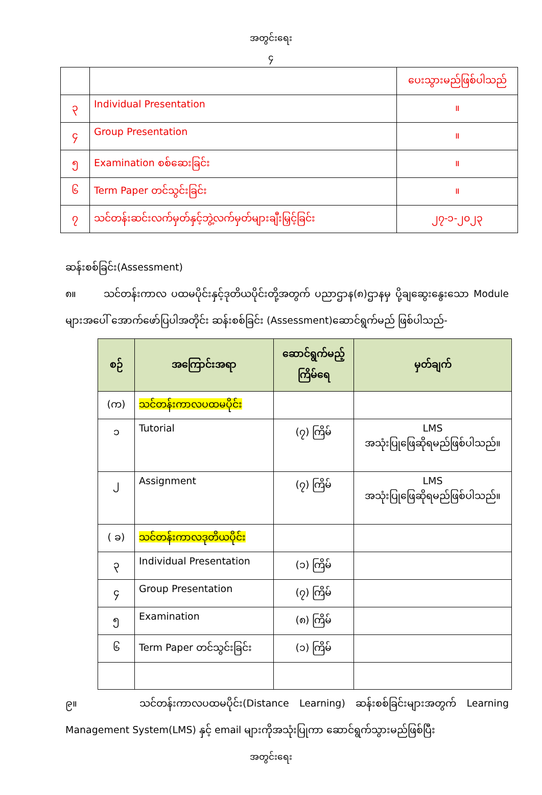အတွင်းရေး
၄
| | | ပေးသွားမည်ဖြစ်ပါသည် |
| ၃ | Individual Presentation | ။ |
| ၄ | Group Presentation | ။ |
| ၅ | Examination စစ်ဆေးခြင်း | ။ |
| ၆ | Term Paper တင်သွင်းခြင်း | ။ |
| ၇ | သင်တန်းဆင်းလက်မှတ်နှင့်ဘွဲ့လက်မှတ်များချီးမြှင့်ခြင်း | ၂၇-၁-၂၀၂၃ |
ဆန်းစစ်ခြင်း(Assessment)
၈။ သင်တန်းကာလ ပထမပိုင်းနှင့်ဒုတိယပိုင်းတို့အတွက် ပညာဌာန(၈)ဌာနမှ ပို့ချဆွေးနွေးသော Module များအပေါ် အောက်ဖော်ပြပါအတိုင်း ဆန်းစစ်ခြင်း (Assessment)ဆောင်ရွက်မည် ဖြစ်ပါသည်-
| စဉ် | အကြောင်းအရာ | ဆောင်ရွက်မည့် ကြိမ်ရေ | မှတ်ချက် |
| --- | --- | --- | --- |
| (က) | သင်တန်းကာလပထမပိုင်း | | |
| ၁ | Tutorial | (၇) ကြိမ် | LMS အသုံးပြုဖြေဆိုရမည်ဖြစ်ပါသည်။ |
| ၂ | Assignment | (၇) ကြိမ် | LMS အသုံးပြုဖြေဆိုရမည်ဖြစ်ပါသည်။ |
| ( ခ) | သင်တန်းကာလဒုတိယပိုင်း | | |
| ၃ | Individual Presentation | (၁) ကြိမ် | |
| ၄ | Group Presentation | (၇) ကြိမ် | |
| ၅ | Examination | (၈) ကြိမ် | |
| ၆ | Term Paper တင်သွင်းခြင်း | (၁) ကြိမ် | |
၉။ သင်တန်းကာလပထမပိုင်း(Distance Learning) ဆန်းစစ်ခြင်းများအတွက် Learning Management System(LMS) နှင့် email များကိုအသုံးပြုကာ ဆောင်ရွက်သွားမည်ဖြစ်ပြီး
အတွင်းရေး